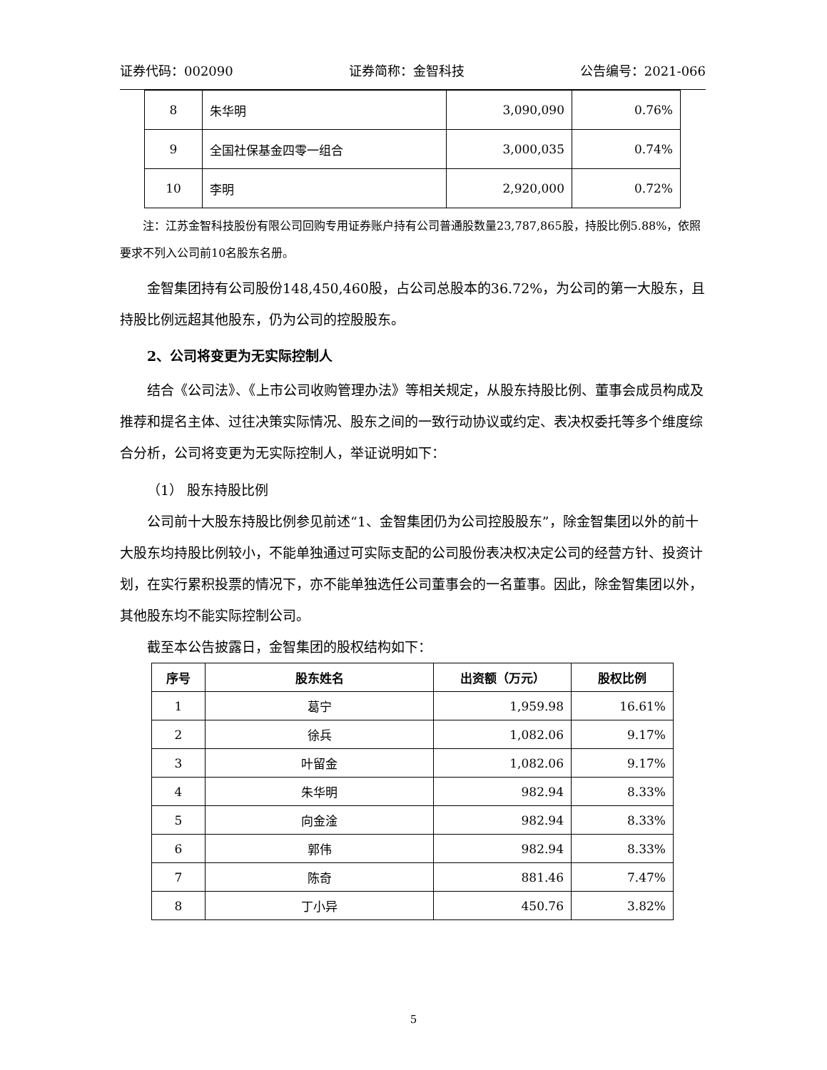证券代码：002090 证券简称：金智科技 公告编号：2021-066
| 8 | 朱华明 | 3,090,090 | 0.76% |
| 9 | 全国社保基金四零一组合 | 3,000,035 | 0.74% |
| 10 | 李明 | 2,920,000 | 0.72% |
注：江苏金智科技股份有限公司回购专用证券账户持有公司普通股数量23,787,865股，持股比例5.88%，依照要求不列入公司前10名股东名册。
金智集团持有公司股份148,450,460股，占公司总股本的36.72%，为公司的第一大股东，且持股比例远超其他股东，仍为公司的控股股东。
2、公司将变更为无实际控制人
结合《公司法》、《上市公司收购管理办法》等相关规定，从股东持股比例、董事会成员构成及推荐和提名主体、过往决策实际情况、股东之间的一致行动协议或约定、表决权委托等多个维度综合分析，公司将变更为无实际控制人，举证说明如下：
（1） 股东持股比例
公司前十大股东持股比例参见前述“1、金智集团仍为公司控股股东”，除金智集团以外的前十大股东均持股比例较小，不能单独通过可实际支配的公司股份表决权决定公司的经营方针、投资计划，在实行累积投票的情况下，亦不能单独选任公司董事会的一名董事。因此，除金智集团以外，其他股东均不能实际控制公司。
截至本公告披露日，金智集团的股权结构如下：
| 序号 | 股东姓名 | 出资额（万元） | 股权比例 |
| --- | --- | --- | --- |
| 1 | 葛宁 | 1,959.98 | 16.61% |
| 2 | 徐兵 | 1,082.06 | 9.17% |
| 3 | 叶留金 | 1,082.06 | 9.17% |
| 4 | 朱华明 | 982.94 | 8.33% |
| 5 | 向金淦 | 982.94 | 8.33% |
| 6 | 郭伟 | 982.94 | 8.33% |
| 7 | 陈奇 | 881.46 | 7.47% |
| 8 | 丁小异 | 450.76 | 3.82% |
5